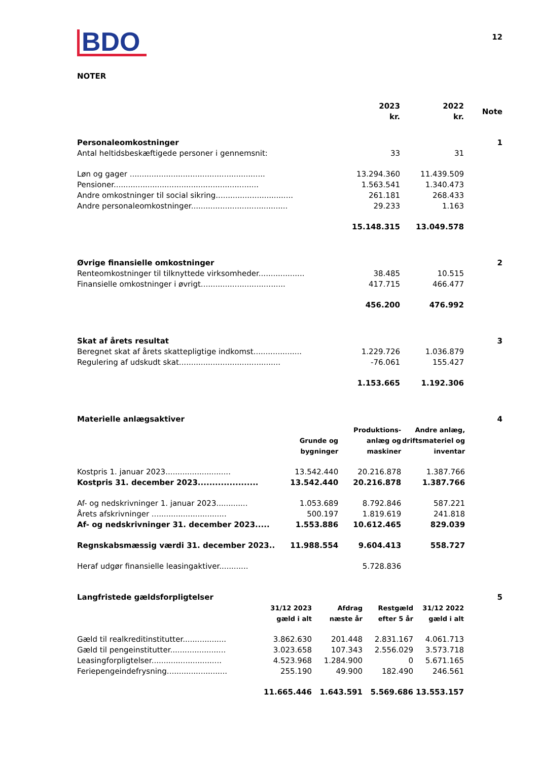BDO
12
NOTER
| | 2023 kr. | 2022 kr. | Note |
| --- | --- | --- | --- |
| Personaleomkostninger | | | 1 |
| Antal heltidsbeskæftigede personer i gennemsnit: | 33 | 31 | |
| Løn og gager ........................................................ | 13.294.360 | 11.439.509 | |
| Pensioner............................................................ | 1.563.541 | 1.340.473 | |
| Andre omkostninger til social sikring................................ | 261.181 | 268.433 | |
| Andre personaleomkostninger........................................ | 29.233 | 1.163 | |
| | 15.148.315 | 13.049.578 | |
| Øvrige finansielle omkostninger | | | 2 |
| Renteomkostninger til tilknyttede virksomheder................... | 38.485 | 10.515 | |
| Finansielle omkostninger i øvrigt................................... | 417.715 | 466.477 | |
| | 456.200 | 476.992 | |
| Skat af årets resultat | | | 3 |
| Beregnet skat af årets skattepligtige indkomst.................... | 1.229.726 | 1.036.879 | |
| Regulering af udskudt skat.......................................... | -76.061 | 155.427 | |
| | 1.153.665 | 1.192.306 | |
| Materielle anlægsaktiver | | | | 4 |
| | Grunde og bygninger | Produktions- anlæg og maskiner | Andre anlæg, driftsmateriel og inventar | |
| Kostpris 1. januar 2023........................... | 13.542.440 | 20.216.878 | 1.387.766 | |
| Kostpris 31. december 2023..................... | 13.542.440 | 20.216.878 | 1.387.766 | |
| Af- og nedskrivninger 1. januar 2023............. | 1.053.689 | 8.792.846 | 587.221 | |
| Årets afskrivninger ............................... | 500.197 | 1.819.619 | 241.818 | |
| Af- og nedskrivninger 31. december 2023..... | 1.553.886 | 10.612.465 | 829.039 | |
| Regnskabsmæssig værdi 31. december 2023.. | 11.988.554 | 9.604.413 | 558.727 | |
| Heraf udgør finansielle leasingaktiver............ | | 5.728.836 | | |
| Langfristede gældsforpligtelser | | | | | 5 |
| | 31/12 2023 gæld i alt | Afdrag næste år | Restgæld efter 5 år | 31/12 2022 gæld i alt | |
| Gæld til realkreditinstitutter.................. | 3.862.630 | 201.448 | 2.831.167 | 4.061.713 | |
| Gæld til pengeinstitutter....................... | 3.023.658 | 107.343 | 2.556.029 | 3.573.718 | |
| Leasingforpligtelser............................. | 4.523.968 | 1.284.900 | 0 | 5.671.165 | |
| Feriepengeindefrysning......................... | 255.190 | 49.900 | 182.490 | 246.561 | |
| | 11.665.446 | 1.643.591 | 5.569.686 | 13.553.157 | |